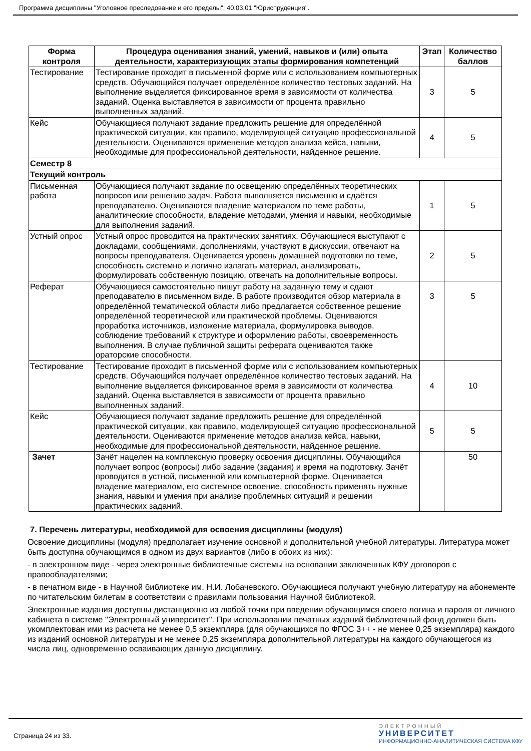Программа дисциплины "Уголовное преследование и его пределы"; 40.03.01 "Юриспруденция".
| Форма контроля | Процедура оценивания знаний, умений, навыков и (или) опыта деятельности, характеризующих этапы формирования компетенций | Этап | Количество баллов |
| --- | --- | --- | --- |
| Тестирование | Тестирование проходит в письменной форме или с использованием компьютерных средств. Обучающийся получает определённое количество тестовых заданий. На выполнение выделяется фиксированное время в зависимости от количества заданий. Оценка выставляется в зависимости от процента правильно выполненных заданий. | 3 | 5 |
| Кейс | Обучающиеся получают задание предложить решение для определённой практической ситуации, как правило, моделирующей ситуацию профессиональной деятельности. Оцениваются применение методов анализа кейса, навыки, необходимые для профессиональной деятельности, найденное решение. | 4 | 5 |
| Семестр 8 | | | |
| Текущий контроль | | | |
| Письменная работа | Обучающиеся получают задание по освещению определённых теоретических вопросов или решению задач. Работа выполняется письменно и сдаётся преподавателю. Оцениваются владение материалом по теме работы, аналитические способности, владение методами, умения и навыки, необходимые для выполнения заданий. | 1 | 5 |
| Устный опрос | Устный опрос проводится на практических занятиях. Обучающиеся выступают с докладами, сообщениями, дополнениями, участвуют в дискуссии, отвечают на вопросы преподавателя. Оценивается уровень домашней подготовки по теме, способность системно и логично излагать материал, анализировать, формулировать собственную позицию, отвечать на дополнительные вопросы. | 2 | 5 |
| Реферат | Обучающиеся самостоятельно пишут работу на заданную тему и сдают преподавателю в письменном виде. В работе производится обзор материала в определённой тематической области либо предлагается собственное решение определённой теоретической или практической проблемы. Оцениваются проработка источников, изложение материала, формулировка выводов, соблюдение требований к структуре и оформлению работы, своевременность выполнения. В случае публичной защиты реферата оцениваются также ораторские способности. | 3 | 5 |
| Тестирование | Тестирование проходит в письменной форме или с использованием компьютерных средств. Обучающийся получает определённое количество тестовых заданий. На выполнение выделяется фиксированное время в зависимости от количества заданий. Оценка выставляется в зависимости от процента правильно выполненных заданий. | 4 | 10 |
| Кейс | Обучающиеся получают задание предложить решение для определённой практической ситуации, как правило, моделирующей ситуацию профессиональной деятельности. Оцениваются применение методов анализа кейса, навыки, необходимые для профессиональной деятельности, найденное решение. | 5 | 5 |
| Зачет | Зачёт нацелен на комплексную проверку освоения дисциплины. Обучающийся получает вопрос (вопросы) либо задание (задания) и время на подготовку. Зачёт проводится в устной, письменной или компьютерной форме. Оценивается владение материалом, его системное освоение, способность применять нужные знания, навыки и умения при анализе проблемных ситуаций и решении практических заданий. | | 50 |
7. Перечень литературы, необходимой для освоения дисциплины (модуля)
Освоение дисциплины (модуля) предполагает изучение основной и дополнительной учебной литературы. Литература может быть доступна обучающимся в одном из двух вариантов (либо в обоих из них):
- в электронном виде - через электронные библиотечные системы на основании заключенных КФУ договоров с правообладателями;
- в печатном виде - в Научной библиотеке им. Н.И. Лобачевского. Обучающиеся получают учебную литературу на абонементе по читательским билетам в соответствии с правилами пользования Научной библиотекой.
Электронные издания доступны дистанционно из любой точки при введении обучающимся своего логина и пароля от личного кабинета в системе "Электронный университет". При использовании печатных изданий библиотечный фонд должен быть укомплектован ими из расчета не менее 0,5 экземпляра (для обучающихся по ФГОС 3++ - не менее 0,25 экземпляра) каждого из изданий основной литературы и не менее 0,25 экземпляра дополнительной литературы на каждого обучающегося из числа лиц, одновременно осваивающих данную дисциплину.
Страница 24 из 33.
ЭЛЕКТРОННЫЙ
УНИВЕРСИТЕТ
ИНФОРМАЦИОННО-АНАЛИТИЧЕСКАЯ СИСТЕМА КФУ